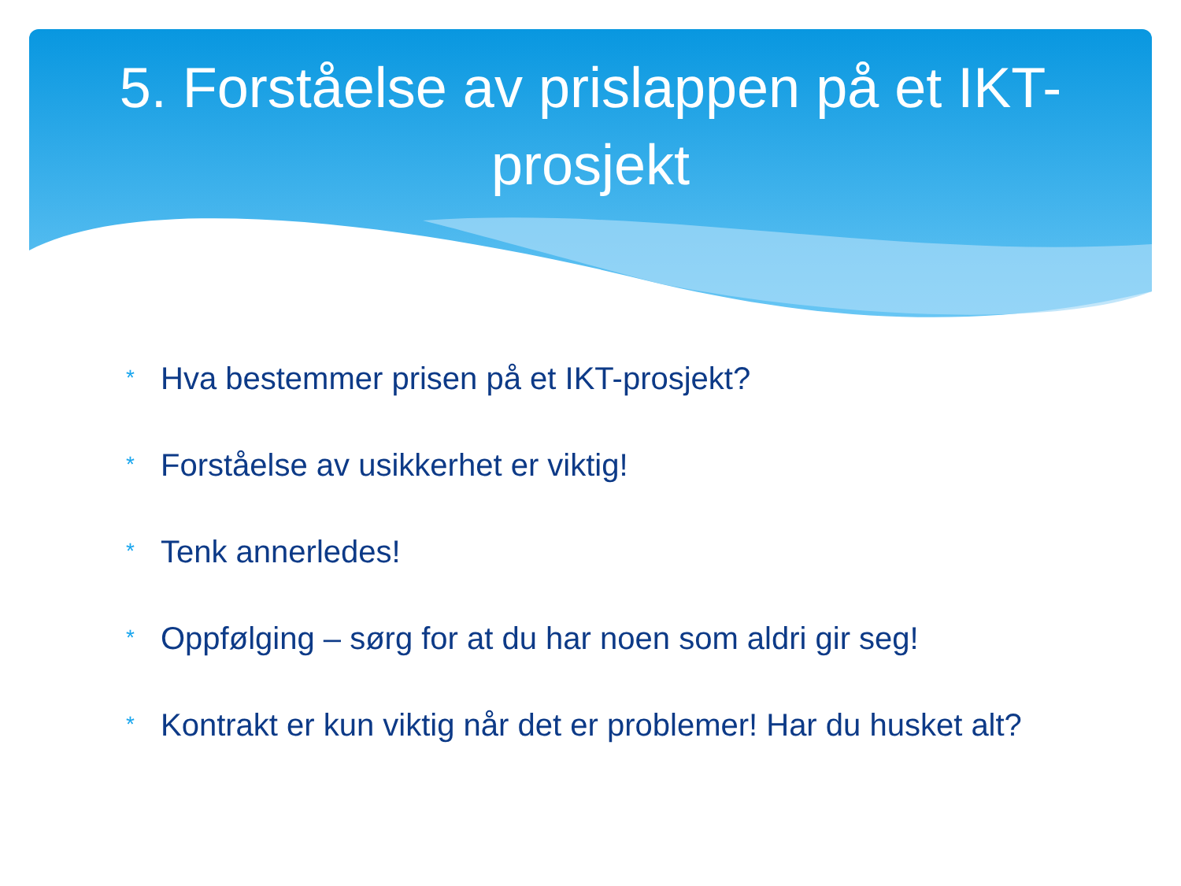5. Forståelse av prislappen på et IKT-prosjekt
* Hva bestemmer prisen på et IKT-prosjekt?
* Forståelse av usikkerhet er viktig!
* Tenk annerledes!
* Oppfølging – sørg for at du har noen som aldri gir seg!
* Kontrakt er kun viktig når det er problemer! Har du husket alt?